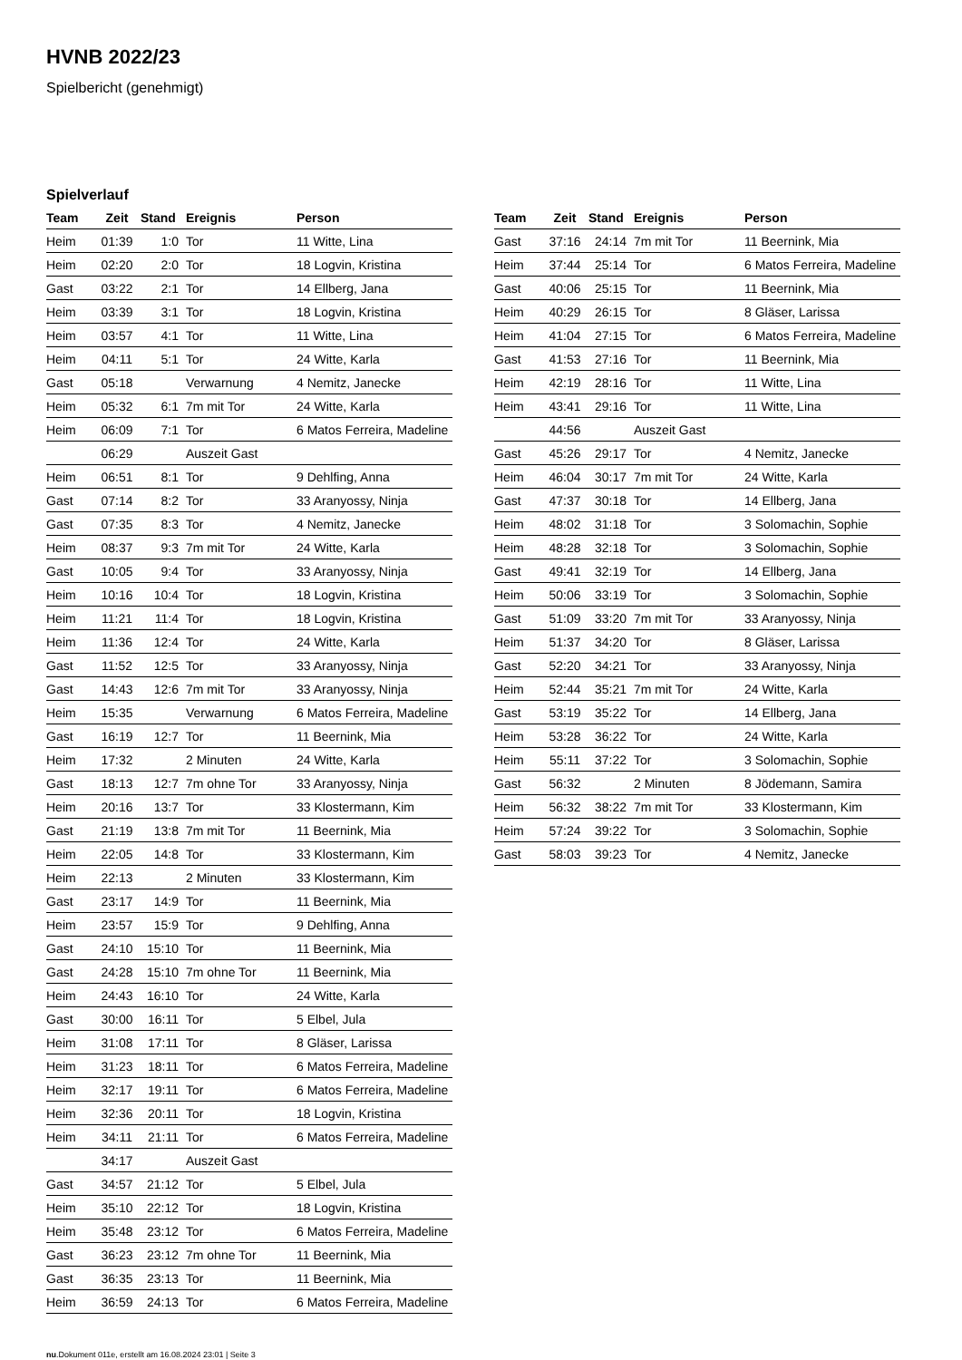HVNB 2022/23
Spielbericht (genehmigt)
Spielverlauf
| Team | Zeit | Stand | Ereignis | Person |
| --- | --- | --- | --- | --- |
| Heim | 01:39 | 1:0 | Tor | 11 Witte, Lina |
| Heim | 02:20 | 2:0 | Tor | 18 Logvin, Kristina |
| Gast | 03:22 | 2:1 | Tor | 14 Ellberg, Jana |
| Heim | 03:39 | 3:1 | Tor | 18 Logvin, Kristina |
| Heim | 03:57 | 4:1 | Tor | 11 Witte, Lina |
| Heim | 04:11 | 5:1 | Tor | 24 Witte, Karla |
| Gast | 05:18 | | Verwarnung | 4 Nemitz, Janecke |
| Heim | 05:32 | 6:1 | 7m mit Tor | 24 Witte, Karla |
| Heim | 06:09 | 7:1 | Tor | 6 Matos Ferreira, Madeline |
| | 06:29 | | Auszeit Gast | |
| Heim | 06:51 | 8:1 | Tor | 9 Dehlfing, Anna |
| Gast | 07:14 | 8:2 | Tor | 33 Aranyossy, Ninja |
| Gast | 07:35 | 8:3 | Tor | 4 Nemitz, Janecke |
| Heim | 08:37 | 9:3 | 7m mit Tor | 24 Witte, Karla |
| Gast | 10:05 | 9:4 | Tor | 33 Aranyossy, Ninja |
| Heim | 10:16 | 10:4 | Tor | 18 Logvin, Kristina |
| Heim | 11:21 | 11:4 | Tor | 18 Logvin, Kristina |
| Heim | 11:36 | 12:4 | Tor | 24 Witte, Karla |
| Gast | 11:52 | 12:5 | Tor | 33 Aranyossy, Ninja |
| Gast | 14:43 | 12:6 | 7m mit Tor | 33 Aranyossy, Ninja |
| Heim | 15:35 | | Verwarnung | 6 Matos Ferreira, Madeline |
| Gast | 16:19 | 12:7 | Tor | 11 Beernink, Mia |
| Heim | 17:32 | | 2 Minuten | 24 Witte, Karla |
| Gast | 18:13 | 12:7 | 7m ohne Tor | 33 Aranyossy, Ninja |
| Heim | 20:16 | 13:7 | Tor | 33 Klostermann, Kim |
| Gast | 21:19 | 13:8 | 7m mit Tor | 11 Beernink, Mia |
| Heim | 22:05 | 14:8 | Tor | 33 Klostermann, Kim |
| Heim | 22:13 | | 2 Minuten | 33 Klostermann, Kim |
| Gast | 23:17 | 14:9 | Tor | 11 Beernink, Mia |
| Heim | 23:57 | 15:9 | Tor | 9 Dehlfing, Anna |
| Gast | 24:10 | 15:10 | Tor | 11 Beernink, Mia |
| Gast | 24:28 | 15:10 | 7m ohne Tor | 11 Beernink, Mia |
| Heim | 24:43 | 16:10 | Tor | 24 Witte, Karla |
| Gast | 30:00 | 16:11 | Tor | 5 Elbel, Jula |
| Heim | 31:08 | 17:11 | Tor | 8 Gläser, Larissa |
| Heim | 31:23 | 18:11 | Tor | 6 Matos Ferreira, Madeline |
| Heim | 32:17 | 19:11 | Tor | 6 Matos Ferreira, Madeline |
| Heim | 32:36 | 20:11 | Tor | 18 Logvin, Kristina |
| Heim | 34:11 | 21:11 | Tor | 6 Matos Ferreira, Madeline |
| | 34:17 | | Auszeit Gast | |
| Gast | 34:57 | 21:12 | Tor | 5 Elbel, Jula |
| Heim | 35:10 | 22:12 | Tor | 18 Logvin, Kristina |
| Heim | 35:48 | 23:12 | Tor | 6 Matos Ferreira, Madeline |
| Gast | 36:23 | 23:12 | 7m ohne Tor | 11 Beernink, Mia |
| Gast | 36:35 | 23:13 | Tor | 11 Beernink, Mia |
| Heim | 36:59 | 24:13 | Tor | 6 Matos Ferreira, Madeline |
| Team | Zeit | Stand | Ereignis | Person |
| --- | --- | --- | --- | --- |
| Gast | 37:16 | 24:14 | 7m mit Tor | 11 Beernink, Mia |
| Heim | 37:44 | 25:14 | Tor | 6 Matos Ferreira, Madeline |
| Gast | 40:06 | 25:15 | Tor | 11 Beernink, Mia |
| Heim | 40:29 | 26:15 | Tor | 8 Gläser, Larissa |
| Heim | 41:04 | 27:15 | Tor | 6 Matos Ferreira, Madeline |
| Gast | 41:53 | 27:16 | Tor | 11 Beernink, Mia |
| Heim | 42:19 | 28:16 | Tor | 11 Witte, Lina |
| Heim | 43:41 | 29:16 | Tor | 11 Witte, Lina |
| | 44:56 | | Auszeit Gast | |
| Gast | 45:26 | 29:17 | Tor | 4 Nemitz, Janecke |
| Heim | 46:04 | 30:17 | 7m mit Tor | 24 Witte, Karla |
| Gast | 47:37 | 30:18 | Tor | 14 Ellberg, Jana |
| Heim | 48:02 | 31:18 | Tor | 3 Solomachin, Sophie |
| Heim | 48:28 | 32:18 | Tor | 3 Solomachin, Sophie |
| Gast | 49:41 | 32:19 | Tor | 14 Ellberg, Jana |
| Heim | 50:06 | 33:19 | Tor | 3 Solomachin, Sophie |
| Gast | 51:09 | 33:20 | 7m mit Tor | 33 Aranyossy, Ninja |
| Heim | 51:37 | 34:20 | Tor | 8 Gläser, Larissa |
| Gast | 52:20 | 34:21 | Tor | 33 Aranyossy, Ninja |
| Heim | 52:44 | 35:21 | 7m mit Tor | 24 Witte, Karla |
| Gast | 53:19 | 35:22 | Tor | 14 Ellberg, Jana |
| Heim | 53:28 | 36:22 | Tor | 24 Witte, Karla |
| Heim | 55:11 | 37:22 | Tor | 3 Solomachin, Sophie |
| Gast | 56:32 | | 2 Minuten | 8 Jödemann, Samira |
| Heim | 56:32 | 38:22 | 7m mit Tor | 33 Klostermann, Kim |
| Heim | 57:24 | 39:22 | Tor | 3 Solomachin, Sophie |
| Gast | 58:03 | 39:23 | Tor | 4 Nemitz, Janecke |
nu.Dokument 011e, erstellt am 16.08.2024 23:01 | Seite 3